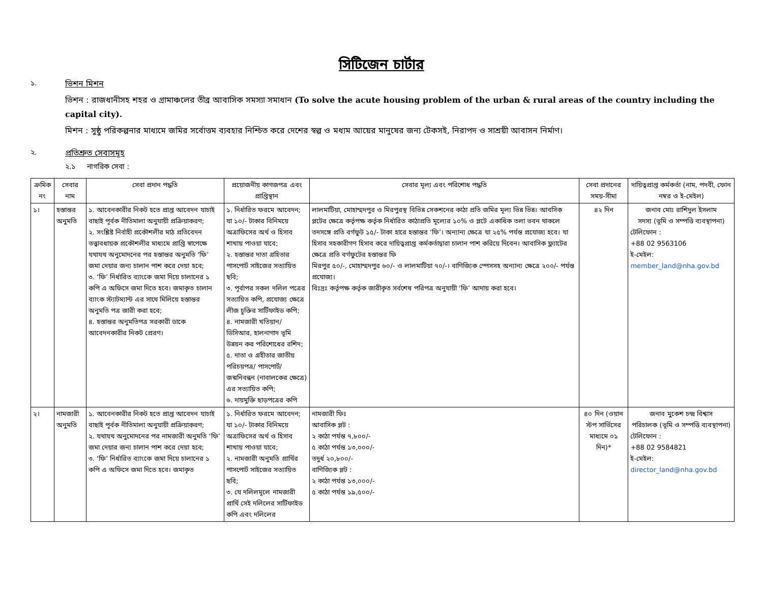সিটিজেন চার্টার
১. ভিশন মিশন
ভিশন : রাজধানীসহ শহর ও গ্রামাঞ্চলের তীব্র আবাসিক সমস্যা সমাধান (To solve the acute housing problem of the urban & rural areas of the country including the capital city).
মিশন : সুষ্ঠু পরিকল্পনার মাধ্যমে জমির সর্বোত্তম ব্যবহার নিশ্চিত করে দেশের স্বল্প ও মধ্যম আয়ের মানুষের জন্য টেকসই, নিরাপদ ও সাশ্রয়ী আবাসন নির্মাণ।
২. প্রতিশ্রুত সেবাসমূহ
২.১ নাগরিক সেবা :
| ক্রমিক নং | সেবার নাম | সেবা প্রদান পদ্ধতি | প্রয়োজনীয় কাগজপত্র এবং প্রাপ্তিস্থান | সেবার মূল্য এবং পরিশোধ পদ্ধতি | সেবা প্রদানের সময়-সীমা | দায়িত্বপ্রাপ্ত কর্মকর্তা (নাম, পদবী, ফোন নম্বর ও ই-মেইল) |
| --- | --- | --- | --- | --- | --- | --- |
| ১। | হস্তান্তর অনুমতি | ১. আবেনকারীর নিকট হতে প্রাপ্ত আবেদন যাচাই বাছাই পূর্বক নীতিমালা অনুযায়ী প্রক্রিয়াকরণ; ২. সংশ্লিষ্ট নির্বাহী প্রকৌশলীর মাঠ প্রতিবেদন তত্ত্বাবধায়ক প্রকৌশলীর মাধ্যমে প্রাপ্তি স্বাপেক্ষে যথাযথ অনুমোদনের পর হস্তান্তর অনুমতি ‘ফি’ জমা দেয়ার জন্য চালান পাশ করে দেয়া হবে; ৩. ‘ফি’ নির্ধারিত ব্যাংকে জমা দিয়ে চালানের ১ কপি এ অফিসে জমা দিতে হবে। জমাকৃত চালান ব্যাংক স্ট্যাটম্যান্ট এর সাথে মিলিয়ে হস্তান্তর অনুমতি পত্র জারী করা হবে; ৪. হস্তান্তর অনুমতিপত্র সরকারী ডাকে আবেদনকারীর নিকট প্রেরণ। | ১. নির্ধারিত ফরমে আবেদন; যা ১০/- টাকার বিনিময়ে অত্রাফিসের অর্থ ও হিসাব শাখায় পাওয়া যাবে; ২. হস্তান্তর দাতা গ্রহিতার পাসপোর্ট সাইজের সত্যায়িত ছবি; ৩. পূর্বাপর সকল দলিল পত্রের সত্যায়িত কপি, প্রযোজ্য ক্ষেত্রে লীজ চুক্তির সার্টিফাইড কপি; ৪. নামজারী খতিয়ান/ ডিসিআর, হালনাগাদ ভূমি উন্নয়ন কর পরিশোধের রশিদ; ৫. দাতা ও গ্রহীতার জাতীয় পরিচয়পত্র/ পাসপোর্ট/ জন্মনিবন্ধন (নাবালকের ক্ষেত্রে) এর সত্যায়িত কপি; ৬. দায়মুক্তি ছাড়পত্রের কপি | লালমাটিয়া, মোহাম্মদপুর ও মিরপুরস্থ বিভিন্ন সেকশনের কাঠা প্রতি জমির মূল্য ভিন্ন ভিন্ন। আবসিক প্লটের ক্ষেত্রে কর্তৃপক্ষ কর্তৃক নির্ধারিত কাঠাপ্রতি মূল্যের ১০% ও প্লটে একাধিক তলা ভবন থাকলে তদসঙ্গে প্রতি বর্গফুট ১৫/- টাকা হারে হস্তান্তর ‘ফি’। অন্যান্য ক্ষেত্রে যা ২৫% পর্যন্ত প্রযোজ্য হবে। যা হিসাব সহকারীগণ হিসাব করে দায়িত্বপ্রাপ্ত কর্মকর্তাদ্বারা চালান পাশ করিয়ে দিবেন। আবাসিক ফ্ল্যাটের ক্ষেত্রে প্রতি বর্গফুটের হস্তান্তর ফি মিরপুর ৫০/-, মোহাম্মদপুর ৬০/- ও লালমাটিয়া ৭০/-। বাণিজ্যিক স্পেসসহ অন্যান্য ক্ষেত্রে ২০০/- পর্যন্ত প্রযোজ্য। বিঃদ্রঃ কর্তৃপক্ষ কর্তৃক জারীকৃত সর্বশেষ পরিপত্র অনুযায়ী ‘ফি’ আদায় করা হবে। | ৪২ দিন | জনাব মোঃ রাশিদুল ইসলাম সদস্য (ভূমি ও সম্পত্তি ব্যবস্থাপনা) টেলিফোন : +88 02 9563106 ই-মেইল: member_land@nha.gov.bd |
| ২। | নামজারী অনুমতি | ১. আবেনকারীর নিকট হতে প্রাপ্ত আবেদন যাচাই বাছাই পূর্বক নীতিমালা অনুযায়ী প্রক্রিয়াকরণ; ২. যথাযথ অনুমোদনের পর নামজারী অনুমতি ‘ফি’ জমা দেয়ার জন্য চালান পাশ করে দেয়া হবে; ৩. ‘ফি’ নির্ধারিত ব্যাংকে জমা দিয়ে চালানের ১ কপি এ অফিসে জমা দিতে হবে। জমাকৃত | ১. নির্ধারিত ফরমে আবেদন; যা ১০/- টাকার বিনিময়ে অত্রাফিসের অর্থ ও হিসাব শাখায় পাওয়া যাবে; ২. নামজারী অনুমতি প্রার্থির পাসপোর্ট সাইজের সত্যায়িত ছবি; ৩. যে দলিলমূলে নামজারী প্রার্থি সেই দলিলের সার্টিফাইড কপি এবং দলিলের | নামজারী ফিঃ আবাসিক প্লট : ২ কাঠা পর্যন্ত ৭,৮০০/- ৫ কাঠা পর্যন্ত ১৩,০০০/- তদুর্ধ ২০,৮০০/- বাণিজ্যিক প্লট : ২ কাঠা পর্যন্ত ১৩,০০০/- ৫ কাঠা পর্যন্ত ১৯,৫০০/- | ৪০ দিন (ওয়ান স্টপ সার্ভিসের মাধ্যমে ০১ দিন)* | জনাব মুকেশ চন্দ্র বিশ্বাস পরিচালক (ভূমি ও সম্পত্তি ব্যবস্থাপনা) টেলিফোন : +88 02 9584821 ই-মেইল: director_land@nha.gov.bd |